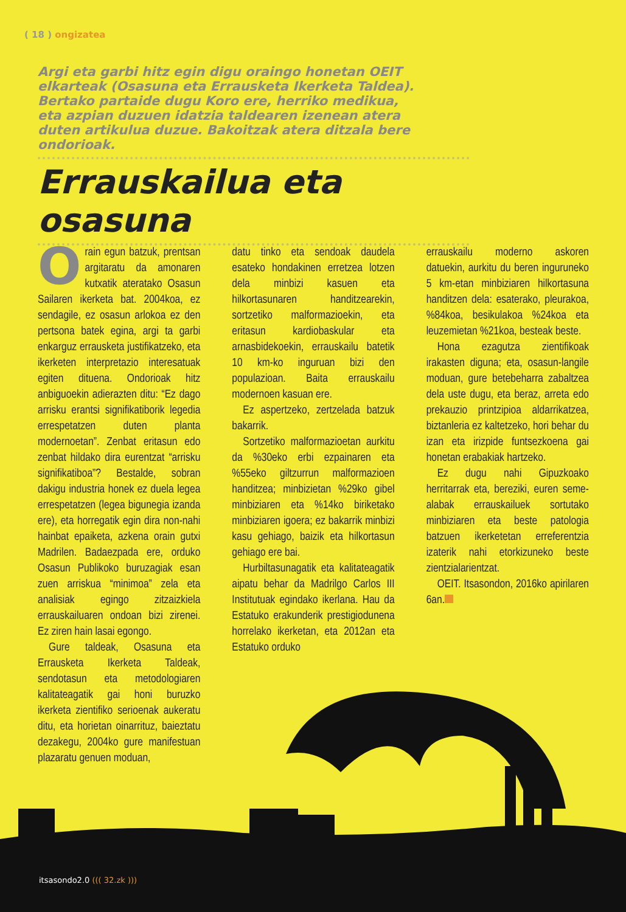( 18 ) ongizatea
Argi eta garbi hitz egin digu oraingo honetan OEIT elkarteak (Osasuna eta Errausketa Ikerketa Taldea). Bertako partaide dugu Koro ere, herriko medikua, eta azpian duzuen idatzia taldearen izenean atera duten artikulua duzue. Bakoitzak atera ditzala bere ondorioak.
Errauskailua eta osasuna
Orain egun batzuk, prentsan argitaratu da amonaren kutxatik ateratako Osasun Sailaren ikerketa bat. 2004koa, ez sendagile, ez osasun arlokoa ez den pertsona batek egina, argi ta garbi enkarguz errausketa justifikatzeko, eta ikerketen interpretazio interesatuak egiten dituena. Ondorioak hitz anbiguoekin adierazten ditu: “Ez dago arrisku erantsi signifikatiborik legedia errespetatzen duten planta modernoetan”. Zenbat eritasun edo zenbat hildako dira eurentzat “arrisku signifikatiboa”? Bestalde, sobran dakigu industria honek ez duela legea errespetatzen (legea bigunegia izanda ere), eta horregatik egin dira non-nahi hainbat epaiketa, azkena orain gutxi Madrilen. Badaezpada ere, orduko Osasun Publikoko buruzagiak esan zuen arriskua “minimoa” zela eta analisiak egingo zitzaizkiela errauskailuaren ondoan bizi zirenei. Ez ziren hain lasai egongo.
Gure taldeak, Osasuna eta Errausketa Ikerketa Taldeak, sendotasun eta metodologiaren kalitateagatik gai honi buruzko ikerketa zientifiko serioenak aukeratu ditu, eta horietan oinarrituz, baieztatu dezakegu, 2004ko gure manifestuan plazaratu genuen moduan,
datu tinko eta sendoak daudela esateko hondakinen erretzea lotzen dela minbizi kasuen eta hilkortasunaren handitzearekin, sortzetiko malformazioekin, eta eritasun kardiobaskular eta arnasbidekoekin, errauskailu batetik 10 km-ko inguruan bizi den populazioan. Baita errauskailu modernoen kasuan ere.
Ez aspertzeko, zertzelada batzuk bakarrik.
Sortzetiko malformazioetan aurkitu da %30eko erbi ezpainaren eta %55eko giltzurrun malformazioen handitzea; minbizietan %29ko gibel minbiziaren eta %14ko biriketako minbiziaren igoera; ez bakarrik minbizi kasu gehiago, baizik eta hilkortasun gehiago ere bai.
Hurbiltasunagatik eta kalitateagatik aipatu behar da Madrilgo Carlos III Institutuak egindako ikerlana. Hau da Estatuko erakunderik prestigiodunena horrelako ikerketan, eta 2012an eta Estatuko orduko
errauskailu moderno askoren datuekin, aurkitu du beren inguruneko 5 km-etan minbiziaren hilkortasuna handitzen dela: esaterako, pleurakoa, %84koa, besikulakoa %24koa eta leuzemietan %21koa, besteak beste.
Hona ezagutza zientifikoak irakasten diguna; eta, osasun-langile moduan, gure betebeharra zabaltzea dela uste dugu, eta beraz, arreta edo prekauzio printzipioa aldarrikatzea, biztanleria ez kaltetzeko, hori behar du izan eta irizpide funtsezkoena gai honetan erabakiak hartzeko.
Ez dugu nahi Gipuzkoako herritarrak eta, bereziki, euren seme-alabak errauskailuek sortutako minbiziaren eta beste patologia batzuen ikerketetan erreferentzia izaterik nahi etorkizuneko beste zientzialarientzat.
OEIT. Itsasondon, 2016ko apirilaren 6an.
itsasondo2.0 ((( 32.zk )))